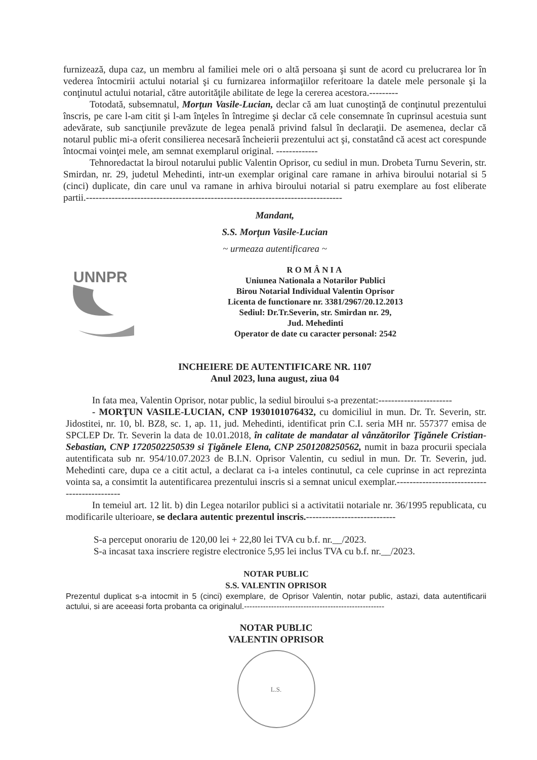furnizează, dupa caz, un membru al familiei mele ori o altă persoana şi sunt de acord cu prelucrarea lor în vederea întocmirii actului notarial şi cu furnizarea informaţiilor referitoare la datele mele personale şi la conţinutul actului notarial, către autorităţile abilitate de lege la cererea acestora.---------
Totodată, subsemnatul, Morţun Vasile-Lucian, declar că am luat cunoştinţă de conţinutul prezentului înscris, pe care l-am citit şi l-am înţeles în întregime şi declar că cele consemnate în cuprinsul acestuia sunt adevărate, sub sancţiunile prevăzute de legea penală privind falsul în declaraţii. De asemenea, declar că notarul public mi-a oferit consilierea necesară încheierii prezentului act şi, constatând că acest act corespunde întocmai voinţei mele, am semnat exemplarul original. -------------
Tehnoredactat la biroul notarului public Valentin Oprisor, cu sediul in mun. Drobeta Turnu Severin, str. Smirdan, nr. 29, judetul Mehedinti, intr-un exemplar original care ramane in arhiva biroului notarial si 5 (cinci) duplicate, din care unul va ramane in arhiva biroului notarial si patru exemplare au fost eliberate partii.--------------------------------------------------------------------------------
Mandant,
S.S. Morţun Vasile-Lucian
~ urmeaza autentificarea ~
UNNPR
ROMÂNIA
Uniunea Nationala a Notarilor Publici
Birou Notarial Individual Valentin Oprisor
Licenta de functionare nr. 3381/2967/20.12.2013
Sediul: Dr.Tr.Severin, str. Smirdan nr. 29,
Jud. Mehedinti
Operator de date cu caracter personal: 2542
INCHEIERE DE AUTENTIFICARE NR. 1107
Anul 2023, luna august, ziua 04
In fata mea, Valentin Oprisor, notar public, la sediul biroului s-a prezentat:-----------------------
- MORŢUN VASILE-LUCIAN, CNP 1930101076432, cu domiciliul in mun. Dr. Tr. Severin, str. Jidostitei, nr. 10, bl. BZ8, sc. 1, ap. 11, jud. Mehedinti, identificat prin C.I. seria MH nr. 557377 emisa de SPCLEP Dr. Tr. Severin la data de 10.01.2018, în calitate de mandatar al vânzătorilor Ţigănele Cristian-Sebastian, CNP 1720502250539 si Ţigănele Elena, CNP 2501208250562, numit in baza procurii speciala autentificata sub nr. 954/10.07.2023 de B.I.N. Oprisor Valentin, cu sediul in mun. Dr. Tr. Severin, jud. Mehedinti care, dupa ce a citit actul, a declarat ca i-a inteles continutul, ca cele cuprinse in act reprezinta vointa sa, a consimtit la autentificarea prezentului inscris si a semnat unicul exemplar.---------------------------------------------
In temeiul art. 12 lit. b) din Legea notarilor publici si a activitatii notariale nr. 36/1995 republicata, cu modificarile ulterioare, se declara autentic prezentul inscris.----------------------------
S-a perceput onorariu de 120,00 lei + 22,80 lei TVA cu b.f. nr.__/2023.
S-a incasat taxa inscriere registre electronice 5,95 lei inclus TVA cu b.f. nr.__/2023.
NOTAR PUBLIC
S.S. VALENTIN OPRISOR
Prezentul duplicat s-a intocmit in 5 (cinci) exemplare, de Oprisor Valentin, notar public, astazi, data autentificarii actului, si are aceeasi forta probanta ca originalul.----------------------------------------------------
NOTAR PUBLIC
VALENTIN OPRISOR
L.S.